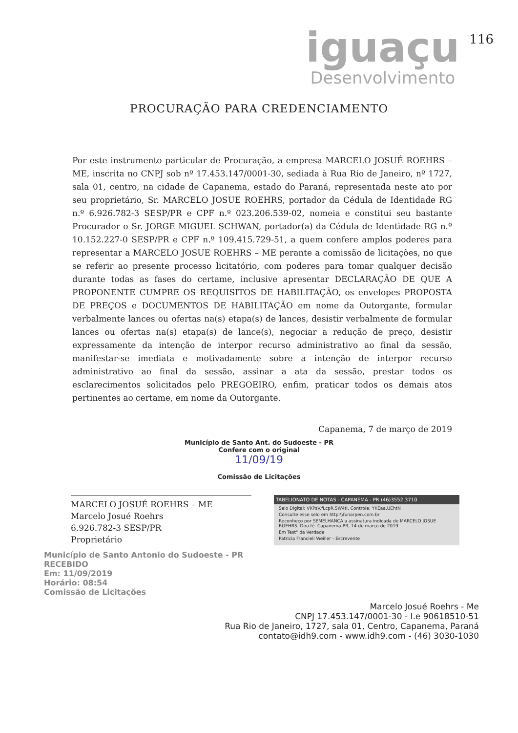iguaçu
Desenvolvimento
116
PROCURAÇÃO PARA CREDENCIAMENTO
Por este instrumento particular de Procuração, a empresa MARCELO JOSUÉ ROEHRS – ME, inscrita no CNPJ sob nº 17.453.147/0001-30, sediada à Rua Rio de Janeiro, nº 1727, sala 01, centro, na cidade de Capanema, estado do Paraná, representada neste ato por seu proprietário, Sr. MARCELO JOSUE ROEHRS, portador da Cédula de Identidade RG n.º 6.926.782-3 SESP/PR e CPF n.º 023.206.539-02, nomeia e constitui seu bastante Procurador o Sr. JORGE MIGUEL SCHWAN, portador(a) da Cédula de Identidade RG n.º 10.152.227-0 SESP/PR e CPF n.º 109.415.729-51, a quem confere amplos poderes para representar a MARCELO JOSUE ROEHRS – ME perante a comissão de licitações, no que se referir ao presente processo licitatório, com poderes para tomar qualquer decisão durante todas as fases do certame, inclusive apresentar DECLARAÇÃO DE QUE A PROPONENTE CUMPRE OS REQUISITOS DE HABILITAÇÃO, os envelopes PROPOSTA DE PREÇOS e DOCUMENTOS DE HABILITAÇÃO em nome da Outorgante, formular verbalmente lances ou ofertas na(s) etapa(s) de lances, desistir verbalmente de formular lances ou ofertas na(s) etapa(s) de lance(s), negociar a redução de preço, desistir expressamente da intenção de interpor recurso administrativo ao final da sessão, manifestar-se imediata e motivadamente sobre a intenção de interpor recurso administrativo ao final da sessão, assinar a ata da sessão, prestar todos os esclarecimentos solicitados pelo PREGOEIRO, enfim, praticar todos os demais atos pertinentes ao certame, em nome da Outorgante.
Capanema, 7 de março de 2019
Município de Santo Ant. do Sudoeste - PR
Confere com o original
11/09/19
Comissão de Licitações
MARCELO JOSUÉ ROEHRS – ME
Marcelo Josué Roehrs
6.926.782-3 SESP/PR
Proprietário
TABELIONATO DE NOTAS - CAPANEMA - PR (46)3552.3710
Selo Digital: VKPsV.fLcpR.5W4tl, Controle: YKEaa.UEhtN
Consulte esse selo em http:\\funarpen.com.br
Reconheço por SEMELHANÇA a assinatura indicada de MARCELO JOSUE ROEHRS. Dou fé. Capanema-PR, 14 de março de 2019
Em Test° da Verdade
Patricia Francieli Weiller - Escrevente
Município de Santo Antonio do Sudoeste - PR
RECEBIDO
Em: 11/09/2019
Horário: 08:54
Comissão de Licitações
Marcelo Josué Roehrs - Me
CNPJ 17.453.147/0001-30 - I.e 90618510-51
Rua Rio de Janeiro, 1727, sala 01, Centro, Capanema, Paraná
contato@idh9.com - www.idh9.com - (46) 3030-1030